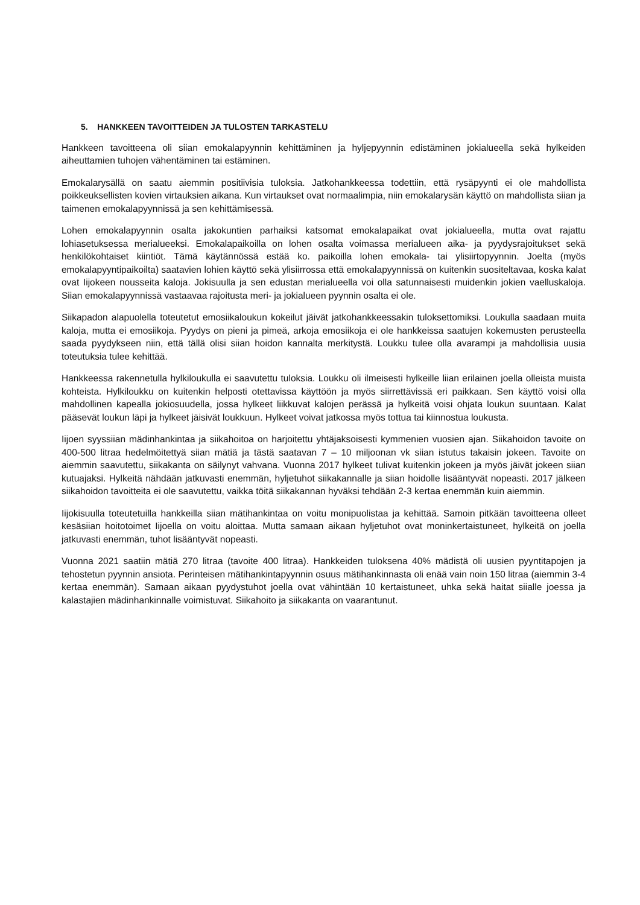5. HANKKEEN TAVOITTEIDEN JA TULOSTEN TARKASTELU
Hankkeen tavoitteena oli siian emokalapyynnin kehittäminen ja hyljepyynnin edistäminen jokialueella sekä hylkeiden aiheuttamien tuhojen vähentäminen tai estäminen.
Emokalarysällä on saatu aiemmin positiivisia tuloksia. Jatkohankkeessa todettiin, että rysäpyynti ei ole mahdollista poikkeuksellisten kovien virtauksien aikana. Kun virtaukset ovat normaalimpia, niin emokalarysän käyttö on mahdollista siian ja taimenen emokalapyynnissä ja sen kehittämisessä.
Lohen emokalapyynnin osalta jakokuntien parhaiksi katsomat emokalapaikat ovat jokialueella, mutta ovat rajattu lohiasetuksessa merialueeksi. Emokalapaikoilla on lohen osalta voimassa merialueen aika- ja pyydysrajoitukset sekä henkilökohtaiset kiintiöt. Tämä käytännössä estää ko. paikoilla lohen emokala- tai ylisiirtopyynnin. Joelta (myös emokalapyyntipaikoilta) saatavien lohien käyttö sekä ylisiirrossa että emokalapyynnissä on kuitenkin suositeltavaa, koska kalat ovat Iijokeen nousseita kaloja. Jokisuulla ja sen edustan merialueella voi olla satunnaisesti muidenkin jokien vaelluskaloja. Siian emokalapyynnissä vastaavaa rajoitusta meri- ja jokialueen pyynnin osalta ei ole.
Siikapadon alapuolella toteutetut emosiikaloukun kokeilut jäivät jatkohankkeessakin tuloksettomiksi. Loukulla saadaan muita kaloja, mutta ei emosiikoja. Pyydys on pieni ja pimeä, arkoja emosiikoja ei ole hankkeissa saatujen kokemusten perusteella saada pyydykseen niin, että tällä olisi siian hoidon kannalta merkitystä. Loukku tulee olla avarampi ja mahdollisia uusia toteutuksia tulee kehittää.
Hankkeessa rakennetulla hylkiloukulla ei saavutettu tuloksia. Loukku oli ilmeisesti hylkeille liian erilainen joella olleista muista kohteista. Hylkiloukku on kuitenkin helposti otettavissa käyttöön ja myös siirrettävissä eri paikkaan. Sen käyttö voisi olla mahdollinen kapealla jokiosuudella, jossa hylkeet liikkuvat kalojen perässä ja hylkeitä voisi ohjata loukun suuntaan. Kalat pääsevät loukun läpi ja hylkeet jäisivät loukkuun. Hylkeet voivat jatkossa myös tottua tai kiinnostua loukusta.
Iijoen syyssiian mädinhankintaa ja siikahoitoa on harjoitettu yhtäjaksoisesti kymmenien vuosien ajan. Siikahoidon tavoite on 400-500 litraa hedelmöitettyä siian mätiä ja tästä saatavan 7 – 10 miljoonan vk siian istutus takaisin jokeen. Tavoite on aiemmin saavutettu, siikakanta on säilynyt vahvana. Vuonna 2017 hylkeet tulivat kuitenkin jokeen ja myös jäivät jokeen siian kutuajaksi. Hylkeitä nähdään jatkuvasti enemmän, hyljetuhot siikakannalle ja siian hoidolle lisääntyvät nopeasti. 2017 jälkeen siikahoidon tavoitteita ei ole saavutettu, vaikka töitä siikakannan hyväksi tehdään 2-3 kertaa enemmän kuin aiemmin.
Iijokisuulla toteutetuilla hankkeilla siian mätihankintaa on voitu monipuolistaa ja kehittää. Samoin pitkään tavoitteena olleet kesäsiian hoitotoimet Iijoella on voitu aloittaa. Mutta samaan aikaan hyljetuhot ovat moninkertaistuneet, hylkeitä on joella jatkuvasti enemmän, tuhot lisääntyvät nopeasti.
Vuonna 2021 saatiin mätiä 270 litraa (tavoite 400 litraa). Hankkeiden tuloksena 40% mädistä oli uusien pyyntitapojen ja tehostetun pyynnin ansiota. Perinteisen mätihankintapyynnin osuus mätihankinnasta oli enää vain noin 150 litraa (aiemmin 3-4 kertaa enemmän). Samaan aikaan pyydystuhot joella ovat vähintään 10 kertaistuneet, uhka sekä haitat siialle joessa ja kalastajien mädinhankinnalle voimistuvat. Siikahoito ja siikakanta on vaarantunut.